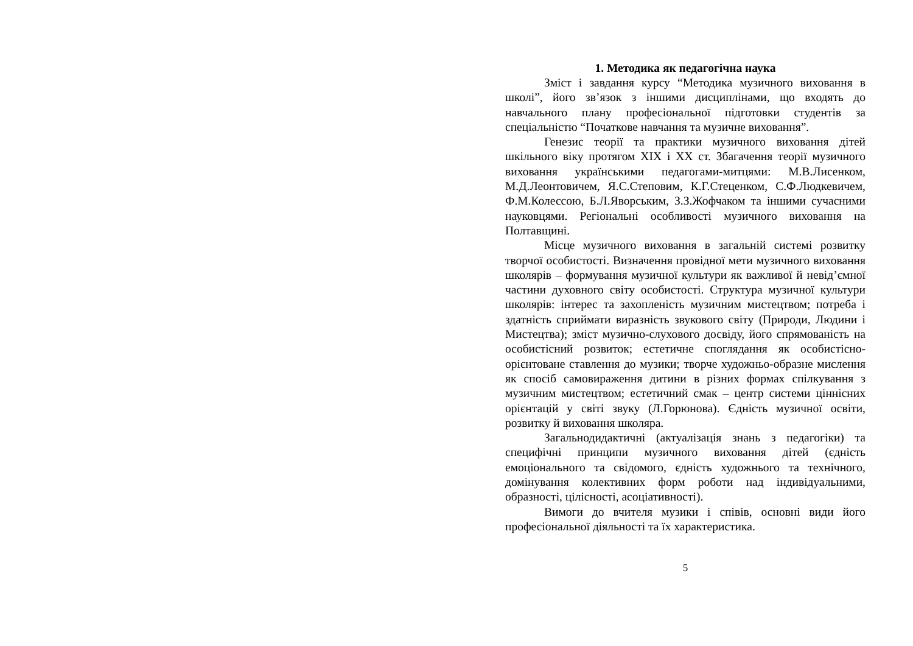1. Методика як педагогічна наука
Зміст і завдання курсу “Методика музичного виховання в школі”, його зв’язок з іншими дисциплінами, що входять до навчального плану професіональної підготовки студентів за спеціальністю “Початкове навчання та музичне виховання”.
Генезис теорії та практики музичного виховання дітей шкільного віку протягом XIX і XX ст. Збагачення теорії музичного виховання українськими педагогами-митцями: М.В.Лисенком, М.Д.Леонтовичем, Я.С.Степовим, К.Г.Стеценком, С.Ф.Людкевичем, Ф.М.Колессою, Б.Л.Яворським, З.З.Жофчаком та іншими сучасними науковцями. Регіональні особливості музичного виховання на Полтавщині.
Місце музичного виховання в загальній системі розвитку творчої особистості. Визначення провідної мети музичного виховання школярів – формування музичної культури як важливої й невід’ємної частини духовного світу особистості. Структура музичної культури школярів: інтерес та захопленість музичним мистецтвом; потреба і здатність сприймати виразність звукового світу (Природи, Людини і Мистецтва); зміст музично-слухового досвіду, його спрямованість на особистісний розвиток; естетичне споглядання як особистісно-орієнтоване ставлення до музики; творче художньо-образне мислення як спосіб самовираження дитини в різних формах спілкування з музичним мистецтвом; естетичний смак – центр системи ціннісних орієнтацій у світі звуку (Л.Горюнова). Єдність музичної освіти, розвитку й виховання школяра.
Загальнодидактичні (актуалізація знань з педагогіки) та специфічні принципи музичного виховання дітей (єдність емоціонального та свідомого, єдність художнього та технічного, домінування колективних форм роботи над індивідуальними, образності, цілісності, асоціативності).
Вимоги до вчителя музики і співів, основні види його професіональної діяльності та їх характеристика.
5